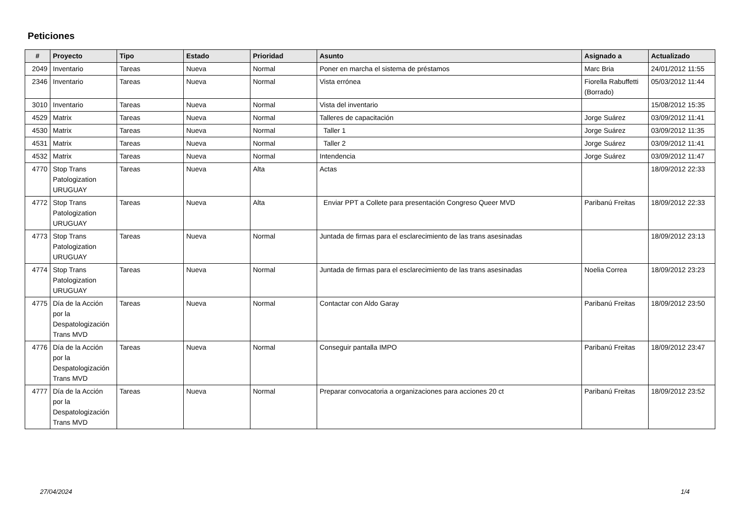Peticiones
| # | Proyecto | Tipo | Estado | Prioridad | Asunto | Asignado a | Actualizado |
| --- | --- | --- | --- | --- | --- | --- | --- |
| 2049 | Inventario | Tareas | Nueva | Normal | Poner en marcha el sistema de préstamos | Marc Bria | 24/01/2012 11:55 |
| 2346 | Inventario | Tareas | Nueva | Normal | Vista errónea | Fiorella Rabuffetti (Borrado) | 05/03/2012 11:44 |
| 3010 | Inventario | Tareas | Nueva | Normal | Vista del inventario | | 15/08/2012 15:35 |
| 4529 | Matrix | Tareas | Nueva | Normal | Talleres de capacitación | Jorge Suárez | 03/09/2012 11:41 |
| 4530 | Matrix | Tareas | Nueva | Normal | Taller 1 | Jorge Suárez | 03/09/2012 11:35 |
| 4531 | Matrix | Tareas | Nueva | Normal | Taller 2 | Jorge Suárez | 03/09/2012 11:41 |
| 4532 | Matrix | Tareas | Nueva | Normal | Intendencia | Jorge Suárez | 03/09/2012 11:47 |
| 4770 | Stop Trans Patologization URUGUAY | Tareas | Nueva | Alta | Actas | | 18/09/2012 22:33 |
| 4772 | Stop Trans Patologization URUGUAY | Tareas | Nueva | Alta | Enviar PPT a Collete para presentación Congreso Queer MVD | Paribanú Freitas | 18/09/2012 22:33 |
| 4773 | Stop Trans Patologization URUGUAY | Tareas | Nueva | Normal | Juntada de firmas para el esclarecimiento de las trans asesinadas | | 18/09/2012 23:13 |
| 4774 | Stop Trans Patologization URUGUAY | Tareas | Nueva | Normal | Juntada de firmas para el esclarecimiento de las trans asesinadas | Noelia Correa | 18/09/2012 23:23 |
| 4775 | Día de la Acción por la Despatologización Trans MVD | Tareas | Nueva | Normal | Contactar con Aldo Garay | Paribanú Freitas | 18/09/2012 23:50 |
| 4776 | Día de la Acción por la Despatologización Trans MVD | Tareas | Nueva | Normal | Conseguir pantalla IMPO | Paribanú Freitas | 18/09/2012 23:47 |
| 4777 | Día de la Acción por la Despatologización Trans MVD | Tareas | Nueva | Normal | Preparar convocatoria a organizaciones para acciones 20 ct | Paribanú Freitas | 18/09/2012 23:52 |
27/04/2024 1/4